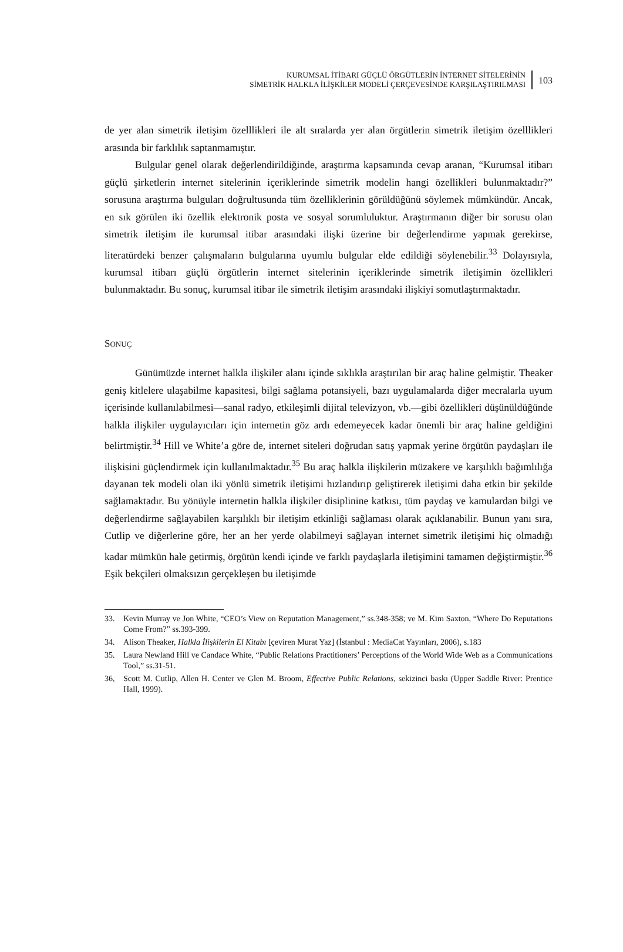KURUMSAL İTİBARI GÜÇLÜ ÖRGÜTLERİN İNTERNET SİTELERİNİN
SİMETRİK HALKLA İLİŞKİLER MODELİ ÇERÇEVESİNDE KARŞILAŞTIRILMASI
103
de yer alan simetrik iletişim özelllikleri ile alt sıralarda yer alan örgütlerin simetrik iletişim özelllikleri arasında bir farklılık saptanmamıştır.
Bulgular genel olarak değerlendirildiğinde, araştırma kapsamında cevap aranan, “Kurumsal itibarı güçlü şirketlerin internet sitelerinin içeriklerinde simetrik modelin hangi özellikleri bulunmaktadır?” sorusuna araştırma bulguları doğrultusunda tüm özelliklerinin görüldüğünü söylemek mümkündür. Ancak, en sık görülen iki özellik elektronik posta ve sosyal sorumluluktur. Araştırmanın diğer bir sorusu olan simetrik iletişim ile kurumsal itibar arasındaki ilişki üzerine bir değerlendirme yapmak gerekirse, literatürdeki benzer çalışmaların bulgularına uyumlu bulgular elde edildiği söylenebilir.<sup>33</sup> Dolayısıyla, kurumsal itibarı güçlü örgütlerin internet sitelerinin içeriklerinde simetrik iletişimin özellikleri bulunmaktadır. Bu sonuç, kurumsal itibar ile simetrik iletişim arasındaki ilişkiyi somutlaştırmaktadır.
SONUÇ
Günümüzde internet halkla ilişkiler alanı içinde sıklıkla araştırılan bir araç haline gelmiştir. Theaker geniş kitlelere ulaşabilme kapasitesi, bilgi sağlama potansiyeli, bazı uygulamalarda diğer mecralarla uyum içerisinde kullanılabilmesi—sanal radyo, etkileşimli dijital televizyon, vb.—gibi özellikleri düşünüldüğünde halkla ilişkiler uygulayıcıları için internetin göz ardı edemeyecek kadar önemli bir araç haline geldiğini belirtmiştir.<sup>34</sup> Hill ve White’a göre de, internet siteleri doğrudan satış yapmak yerine örgütün paydaşları ile ilişkisini güçlendirmek için kullanılmaktadır.<sup>35</sup> Bu araç halkla ilişkilerin müzakere ve karşılıklı bağımlılığa dayanan tek modeli olan iki yönlü simetrik iletişimi hızlandırıp geliştirerek iletişimi daha etkin bir şekilde sağlamaktadır. Bu yönüyle internetin halkla ilişkiler disiplinine katkısı, tüm paydaş ve kamulardan bilgi ve değerlendirme sağlayabilen karşılıklı bir iletişim etkinliği sağlaması olarak açıklanabilir. Bunun yanı sıra, Cutlip ve diğerlerine göre, her an her yerde olabilmeyi sağlayan internet simetrik iletişimi hiç olmadığı kadar mümkün hale getirmiş, örgütün kendi içinde ve farklı paydaşlarla iletişimini tamamen değiştirmiştir.<sup>36</sup> Eşik bekçileri olmaksızın gerçekleşen bu iletişimde
33. Kevin Murray ve Jon White, “CEO’s View on Reputation Management,” ss.348-358; ve M. Kim Saxton, “Where Do Reputations Come From?” ss.393-399.
34. Alison Theaker, Halkla İlişkilerin El Kitabı [çeviren Murat Yaz] (İstanbul : MediaCat Yayınları, 2006), s.183
35. Laura Newland Hill ve Candace White, “Public Relations Practitioners’ Perceptions of the World Wide Web as a Communications Tool,” ss.31-51.
36, Scott M. Cutlip, Allen H. Center ve Glen M. Broom, Effective Public Relations, sekizinci baskı (Upper Saddle River: Prentice Hall, 1999).